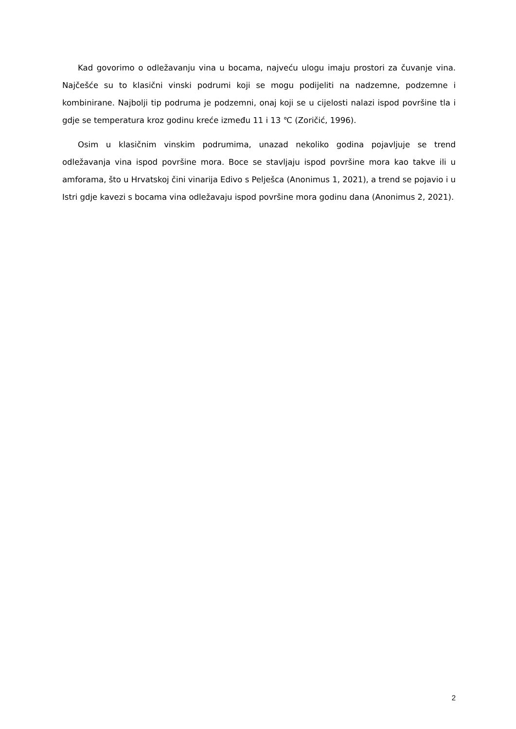Kad govorimo o odležavanju vina u bocama, najveću ulogu imaju prostori za čuvanje vina. Najčešće su to klasični vinski podrumi koji se mogu podijeliti na nadzemne, podzemne i kombinirane. Najbolji tip podruma je podzemni, onaj koji se u cijelosti nalazi ispod površine tla i gdje se temperatura kroz godinu kreće između 11 i 13 ℃ (Zoričić, 1996).
Osim u klasičnim vinskim podrumima, unazad nekoliko godina pojavljuje se trend odležavanja vina ispod površine mora. Boce se stavljaju ispod površine mora kao takve ili u amforama, što u Hrvatskoj čini vinarija Edivo s Pelješca (Anonimus 1, 2021), a trend se pojavio i u Istri gdje kavezi s bocama vina odležavaju ispod površine mora godinu dana (Anonimus 2, 2021).
2